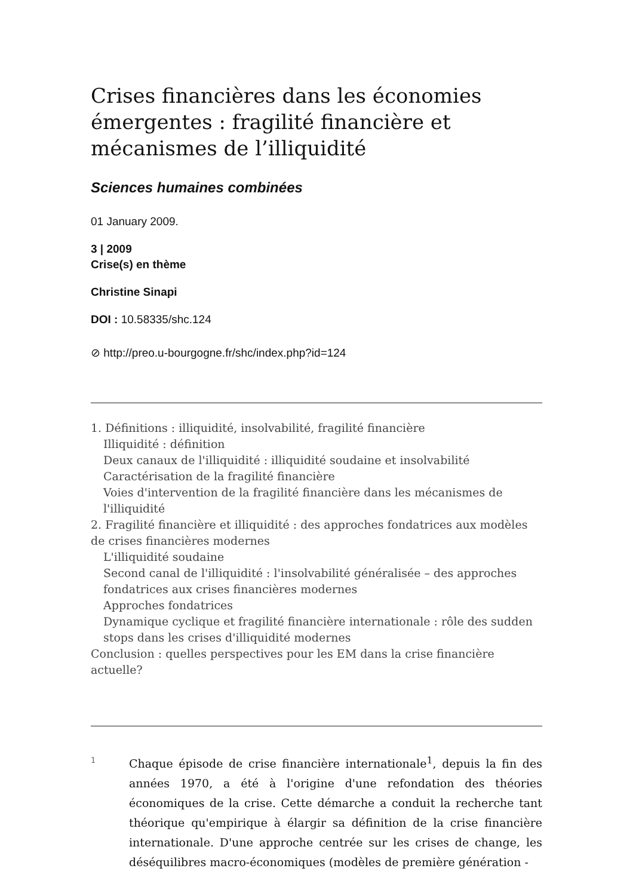Crises financières dans les économies émergentes : fragilité financière et mécanismes de l’illiquidité
Sciences humaines combinées
01 January 2009.
3 | 2009
Crise(s) en thème
Christine Sinapi
DOI : 10.58335/shc.124
⊘ http://preo.u-bourgogne.fr/shc/index.php?id=124
1. Définitions : illiquidité, insolvabilité, fragilité financière
Illiquidité : définition
Deux canaux de l'illiquidité : illiquidité soudaine et insolvabilité
Caractérisation de la fragilité financière
Voies d'intervention de la fragilité financière dans les mécanismes de l'illiquidité
2. Fragilité financière et illiquidité : des approches fondatrices aux modèles de crises financières modernes
L'illiquidité soudaine
Second canal de l'illiquidité : l'insolvabilité généralisée – des approches fondatrices aux crises financières modernes
Approches fondatrices
Dynamique cyclique et fragilité financière internationale : rôle des sudden stops dans les crises d'illiquidité modernes
Conclusion : quelles perspectives pour les EM dans la crise financière actuelle?
1
Chaque épisode de crise financière internationale<sup>1</sup>, depuis la fin des années 1970, a été à l'origine d'une refondation des théories économiques de la crise. Cette démarche a conduit la recherche tant théorique qu'empirique à élargir sa définition de la crise financière internationale. D'une approche centrée sur les crises de change, les déséquilibres macro-économiques (modèles de première génération -